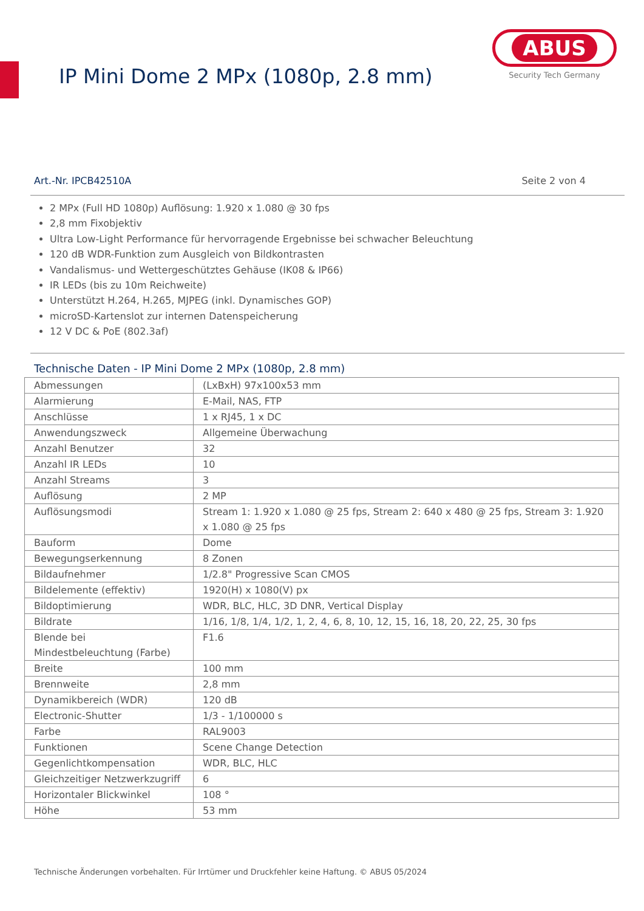IP Mini Dome 2 MPx (1080p, 2.8 mm)
ABUS
Security Tech Germany
Art.-Nr. IPCB42510A Seite 2 von 4
2 MPx (Full HD 1080p) Auflösung: 1.920 x 1.080 @ 30 fps
2,8 mm Fixobjektiv
Ultra Low-Light Performance für hervorragende Ergebnisse bei schwacher Beleuchtung
120 dB WDR-Funktion zum Ausgleich von Bildkontrasten
Vandalismus- und Wettergeschütztes Gehäuse (IK08 & IP66)
IR LEDs (bis zu 10m Reichweite)
Unterstützt H.264, H.265, MJPEG (inkl. Dynamisches GOP)
microSD-Kartenslot zur internen Datenspeicherung
12 V DC & PoE (802.3af)
Technische Daten - IP Mini Dome 2 MPx (1080p, 2.8 mm)
| Abmessungen | (LxBxH) 97x100x53 mm |
| Alarmierung | E-Mail, NAS, FTP |
| Anschlüsse | 1 x RJ45, 1 x DC |
| Anwendungszweck | Allgemeine Überwachung |
| Anzahl Benutzer | 32 |
| Anzahl IR LEDs | 10 |
| Anzahl Streams | 3 |
| Auflösung | 2 MP |
| Auflösungsmodi | Stream 1: 1.920 x 1.080 @ 25 fps, Stream 2: 640 x 480 @ 25 fps, Stream 3: 1.920 x 1.080 @ 25 fps |
| Bauform | Dome |
| Bewegungserkennung | 8 Zonen |
| Bildaufnehmer | 1/2.8" Progressive Scan CMOS |
| Bildelemente (effektiv) | 1920(H) x 1080(V) px |
| Bildoptimierung | WDR, BLC, HLC, 3D DNR, Vertical Display |
| Bildrate | 1/16, 1/8, 1/4, 1/2, 1, 2, 4, 6, 8, 10, 12, 15, 16, 18, 20, 22, 25, 30 fps |
| Blende bei Mindestbeleuchtung (Farbe) | F1.6 |
| Breite | 100 mm |
| Brennweite | 2,8 mm |
| Dynamikbereich (WDR) | 120 dB |
| Electronic-Shutter | 1/3 - 1/100000 s |
| Farbe | RAL9003 |
| Funktionen | Scene Change Detection |
| Gegenlichtkompensation | WDR, BLC, HLC |
| Gleichzeitiger Netzwerkzugriff | 6 |
| Horizontaler Blickwinkel | 108 ° |
| Höhe | 53 mm |
Technische Änderungen vorbehalten. Für Irrtümer und Druckfehler keine Haftung. © ABUS 05/2024